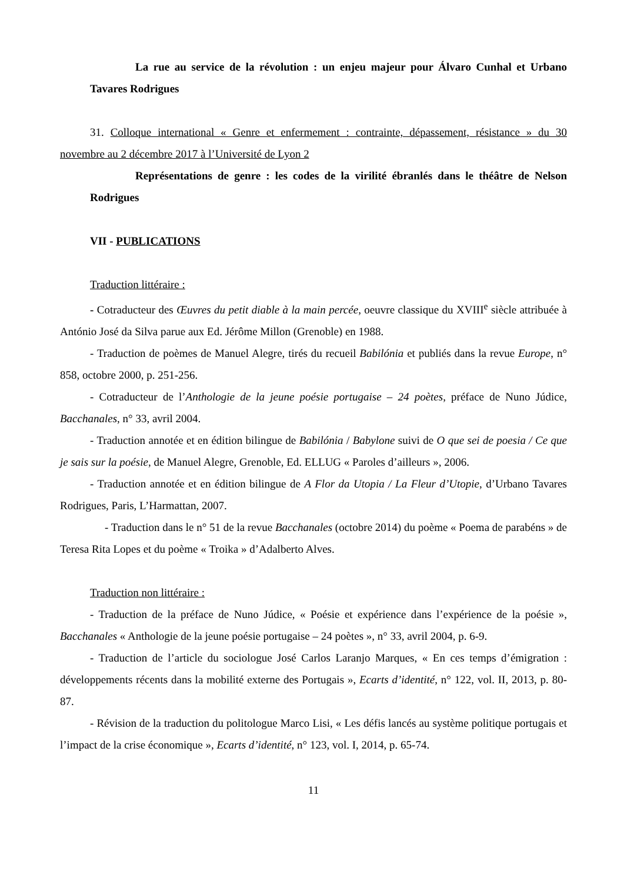La rue au service de la révolution : un enjeu majeur pour Álvaro Cunhal et Urbano Tavares Rodrigues
31. Colloque international « Genre et enfermement : contrainte, dépassement, résistance » du 30 novembre au 2 décembre 2017 à l’Université de Lyon 2
Représentations de genre : les codes de la virilité ébranlés dans le théâtre de Nelson Rodrigues
VII - PUBLICATIONS
Traduction littéraire :
- Cotraducteur des Œuvres du petit diable à la main percée, oeuvre classique du XVIII<sup>e</sup> siècle attribuée à António José da Silva parue aux Ed. Jérôme Millon (Grenoble) en 1988.
- Traduction de poèmes de Manuel Alegre, tirés du recueil Babilónia et publiés dans la revue Europe, n° 858, octobre 2000, p. 251-256.
- Cotraducteur de l’Anthologie de la jeune poésie portugaise – 24 poètes, préface de Nuno Júdice, Bacchanales, n° 33, avril 2004.
- Traduction annotée et en édition bilingue de Babilónia / Babylone suivi de O que sei de poesia / Ce que je sais sur la poésie, de Manuel Alegre, Grenoble, Ed. ELLUG « Paroles d’ailleurs », 2006.
- Traduction annotée et en édition bilingue de A Flor da Utopia / La Fleur d’Utopie, d’Urbano Tavares Rodrigues, Paris, L’Harmattan, 2007.
- Traduction dans le n° 51 de la revue Bacchanales (octobre 2014) du poème « Poema de parabéns » de Teresa Rita Lopes et du poème « Troika » d’Adalberto Alves.
Traduction non littéraire :
- Traduction de la préface de Nuno Júdice, « Poésie et expérience dans l’expérience de la poésie », Bacchanales « Anthologie de la jeune poésie portugaise – 24 poètes », n° 33, avril 2004, p. 6-9.
- Traduction de l’article du sociologue José Carlos Laranjo Marques, « En ces temps d’émigration : développements récents dans la mobilité externe des Portugais », Ecarts d’identité, n° 122, vol. II, 2013, p. 80-87.
- Révision de la traduction du politologue Marco Lisi, « Les défis lancés au système politique portugais et l’impact de la crise économique », Ecarts d’identité, n° 123, vol. I, 2014, p. 65-74.
11